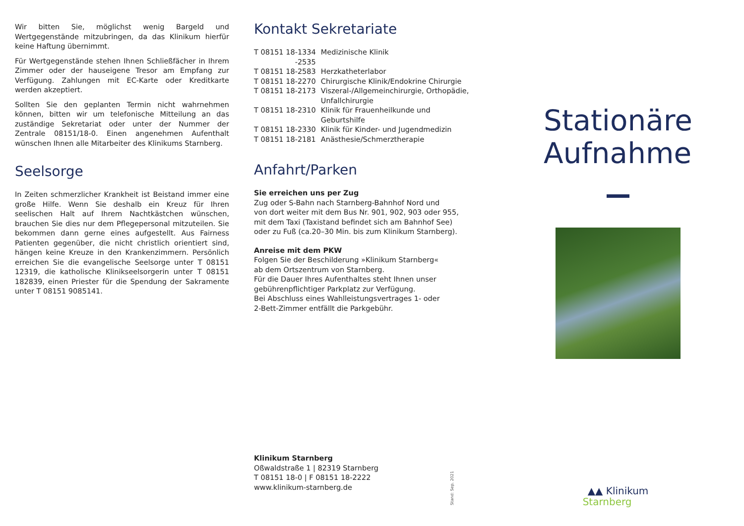Wir bitten Sie, möglichst wenig Bargeld und Wertgegenstände mitzubringen, da das Klinikum hierfür keine Haftung übernimmt.
Für Wertgegenstände stehen Ihnen Schließfächer in Ihrem Zimmer oder der hauseigene Tresor am Empfang zur Verfügung. Zahlungen mit EC-Karte oder Kreditkarte werden akzeptiert.
Sollten Sie den geplanten Termin nicht wahrnehmen können, bitten wir um telefonische Mitteilung an das zuständige Sekretariat oder unter der Nummer der Zentrale 08151/18-0. Einen angenehmen Aufenthalt wünschen Ihnen alle Mitarbeiter des Klinikums Starnberg.
Seelsorge
In Zeiten schmerzlicher Krankheit ist Beistand immer eine große Hilfe. Wenn Sie deshalb ein Kreuz für Ihren seelischen Halt auf Ihrem Nachtkästchen wünschen, brauchen Sie dies nur dem Pflegepersonal mitzuteilen. Sie bekommen dann gerne eines aufgestellt. Aus Fairness Patienten gegenüber, die nicht christlich orientiert sind, hängen keine Kreuze in den Krankenzimmern. Persönlich erreichen Sie die evangelische Seelsorge unter T 08151 12319, die katholische Klinikseelsorgerin unter T 08151 182839, einen Priester für die Spendung der Sakramente unter T 08151 9085141.
Kontakt Sekretariate
| T 08151 18-1334 -2535 | Medizinische Klinik |
| T 08151 18-2583 | Herzkatheterlabor |
| T 08151 18-2270 | Chirurgische Klinik/Endokrine Chirurgie |
| T 08151 18-2173 | Viszeral-/Allgemeinchirurgie, Orthopädie, Unfallchirurgie |
| T 08151 18-2310 | Klinik für Frauenheilkunde und Geburtshilfe |
| T 08151 18-2330 | Klinik für Kinder- und Jugendmedizin |
| T 08151 18-2181 | Anästhesie/Schmerztherapie |
Anfahrt/Parken
Sie erreichen uns per Zug
Zug oder S-Bahn nach Starnberg-Bahnhof Nord und
von dort weiter mit dem Bus Nr. 901, 902, 903 oder 955,
mit dem Taxi (Taxistand befindet sich am Bahnhof See)
oder zu Fuß (ca.20–30 Min. bis zum Klinikum Starnberg).
Anreise mit dem PKW
Folgen Sie der Beschilderung »Klinikum Starnberg«
ab dem Ortszentrum von Starnberg.
Für die Dauer Ihres Aufenthaltes steht Ihnen unser
gebührenpflichtiger Parkplatz zur Verfügung.
Bei Abschluss eines Wahlleistungsvertrages 1- oder
2-Bett-Zimmer entfällt die Parkgebühr.
Klinikum Starnberg
Oßwaldstraße 1 | 82319 Starnberg
T 08151 18-0 | F 08151 18-2222
www.klinikum-starnberg.de
Stand: Sep. 2021
Stationäre
Aufnahme
▲▲ Klinikum
Starnberg